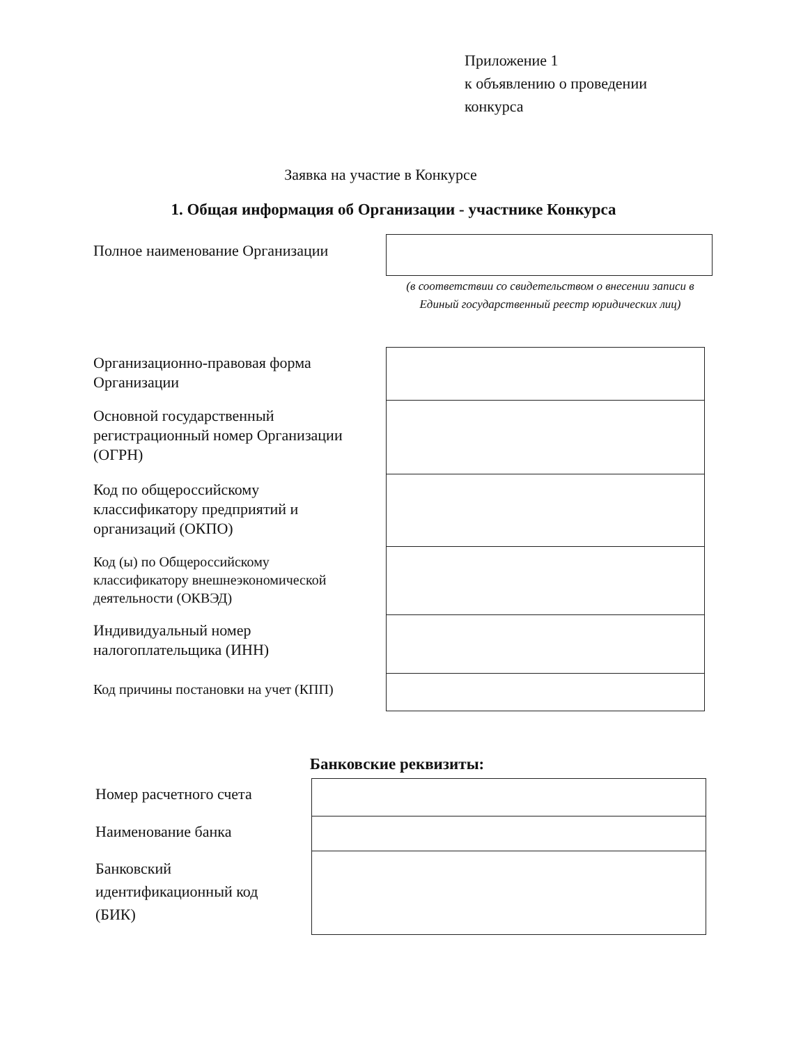Приложение 1
к объявлению о проведении
конкурса
Заявка на участие в Конкурсе
1. Общая информация об Организации - участнике Конкурса
Полное наименование Организации
(в соответствии со свидетельством о внесении записи в Единый государственный реестр юридических лиц)
| Организационно-правовая форма Организации | |
| Основной государственный регистрационный номер Организации (ОГРН) | |
| Код по общероссийскому классификатору предприятий и организаций (ОКПО) | |
| Код (ы) по Общероссийскому классификатору внешнеэкономической деятельности (ОКВЭД) | |
| Индивидуальный номер налогоплательщика (ИНН) | |
| Код причины постановки на учет (КПП) | |
Банковские реквизиты:
| Номер расчетного счета | |
| Наименование банка | |
| Банковский идентификационный код (БИК) | |